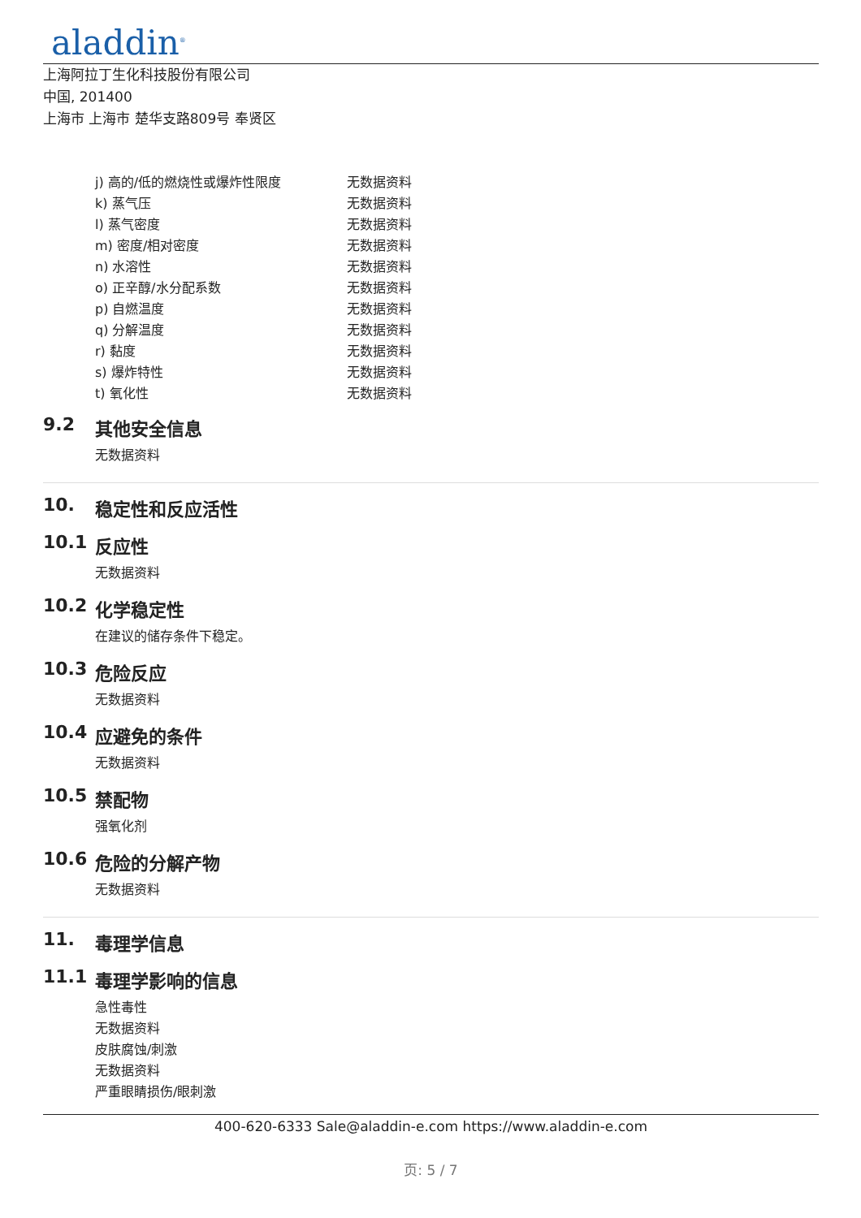aladdin<sup>®</sup>
上海阿拉丁生化科技股份有限公司
中国, 201400
上海市 上海市 楚华支路809号 奉贤区
| j) 高的/低的燃烧性或爆炸性限度 | 无数据资料 |
| k) 蒸气压 | 无数据资料 |
| l) 蒸气密度 | 无数据资料 |
| m) 密度/相对密度 | 无数据资料 |
| n) 水溶性 | 无数据资料 |
| o) 正辛醇/水分配系数 | 无数据资料 |
| p) 自燃温度 | 无数据资料 |
| q) 分解温度 | 无数据资料 |
| r) 黏度 | 无数据资料 |
| s) 爆炸特性 | 无数据资料 |
| t) 氧化性 | 无数据资料 |
9.2 其他安全信息
无数据资料
10. 稳定性和反应活性
10.1 反应性
无数据资料
10.2 化学稳定性
在建议的储存条件下稳定。
10.3 危险反应
无数据资料
10.4 应避免的条件
无数据资料
10.5 禁配物
强氧化剂
10.6 危险的分解产物
无数据资料
11. 毒理学信息
11.1 毒理学影响的信息
急性毒性
无数据资料
皮肤腐蚀/刺激
无数据资料
严重眼睛损伤/眼刺激
400-620-6333 Sale@aladdin-e.com https://www.aladdin-e.com
页: 5 / 7